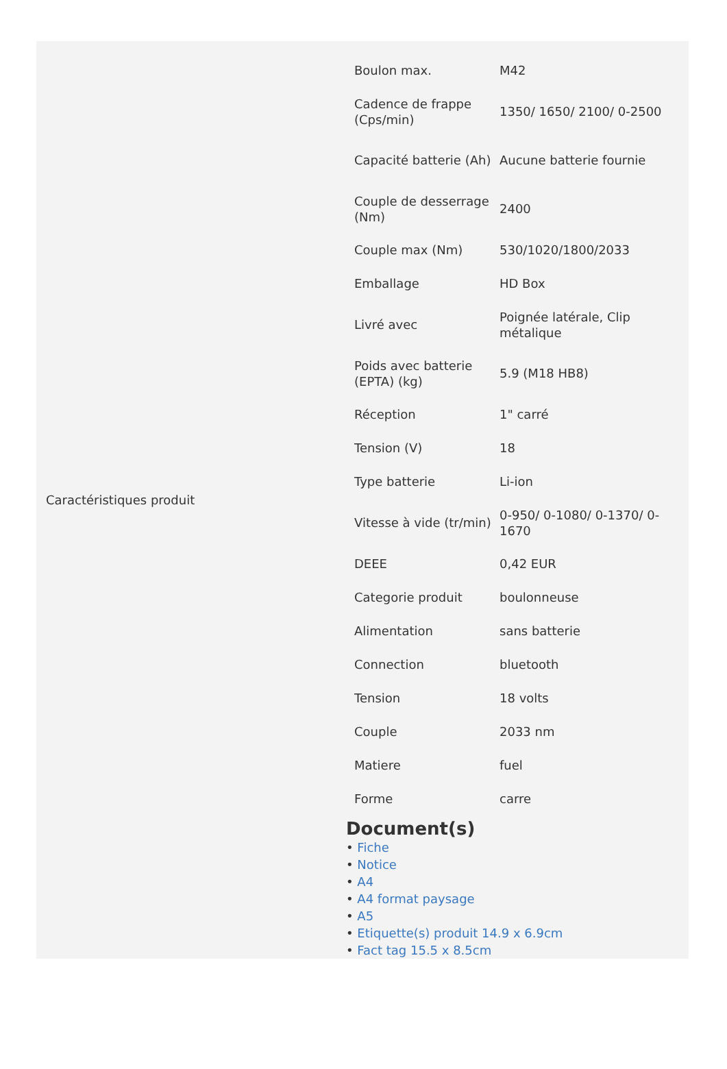Caractéristiques produit
| Boulon max. | M42 |
| Cadence de frappe (Cps/min) | 1350/ 1650/ 2100/ 0-2500 |
| Capacité batterie (Ah) | Aucune batterie fournie |
| Couple de desserrage (Nm) | 2400 |
| Couple max (Nm) | 530/1020/1800/2033 |
| Emballage | HD Box |
| Livré avec | Poignée latérale, Clip métalique |
| Poids avec batterie (EPTA) (kg) | 5.9 (M18 HB8) |
| Réception | 1" carré |
| Tension (V) | 18 |
| Type batterie | Li-ion |
| Vitesse à vide (tr/min) | 0-950/ 0-1080/ 0-1370/ 0-1670 |
| DEEE | 0,42 EUR |
| Categorie produit | boulonneuse |
| Alimentation | sans batterie |
| Connection | bluetooth |
| Tension | 18 volts |
| Couple | 2033 nm |
| Matiere | fuel |
| Forme | carre |
Document(s)
• Fiche
• Notice
• A4
• A4 format paysage
• A5
• Etiquette(s) produit 14.9 x 6.9cm
• Fact tag 15.5 x 8.5cm